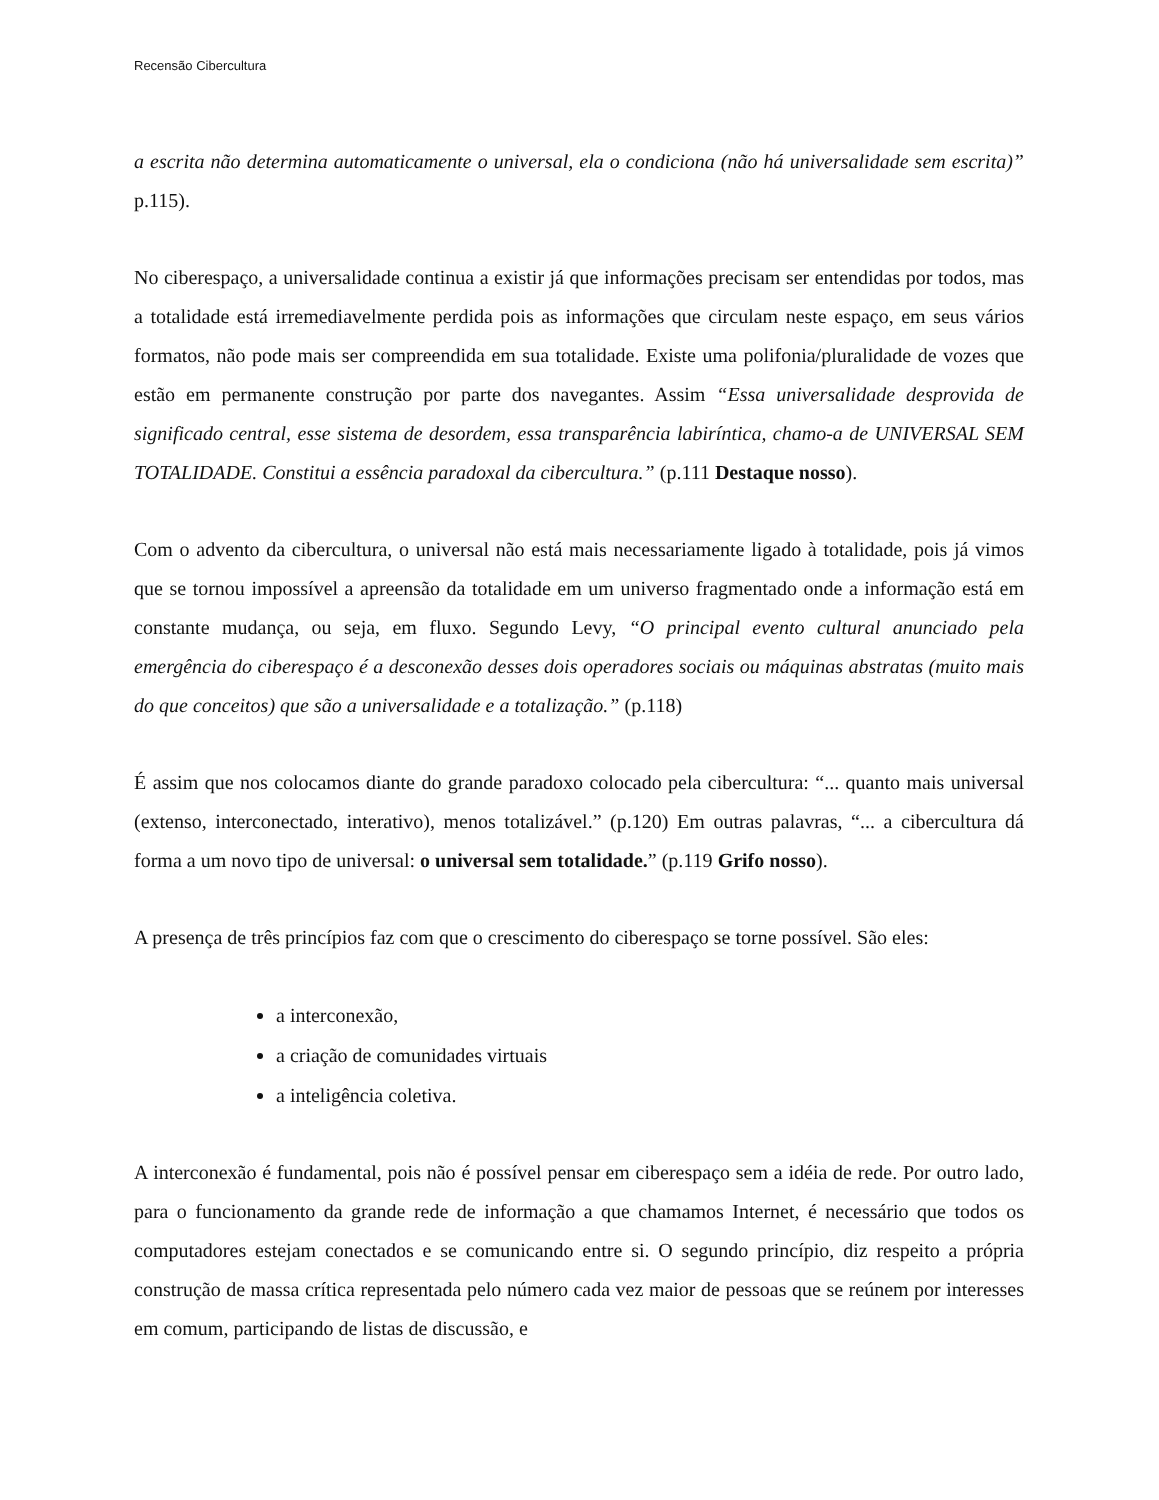Recensão Cibercultura
a escrita não determina automaticamente o universal, ela o condiciona (não há universalidade sem escrita)” p.115).
No ciberespaço, a universalidade continua a existir já que informações precisam ser entendidas por todos, mas a totalidade está irremediavelmente perdida pois as informações que circulam neste espaço, em seus vários formatos, não pode mais ser compreendida em sua totalidade. Existe uma polifonia/pluralidade de vozes que estão em permanente construção por parte dos navegantes. Assim “Essa universalidade desprovida de significado central, esse sistema de desordem, essa transparência labiríntica, chamo-a de UNIVERSAL SEM TOTALIDADE. Constitui a essência paradoxal da cibercultura.” (p.111 Destaque nosso).
Com o advento da cibercultura, o universal não está mais necessariamente ligado à totalidade, pois já vimos que se tornou impossível a apreensão da totalidade em um universo fragmentado onde a informação está em constante mudança, ou seja, em fluxo. Segundo Levy, “O principal evento cultural anunciado pela emergência do ciberespaço é a desconexão desses dois operadores sociais ou máquinas abstratas (muito mais do que conceitos) que são a universalidade e a totalização.” (p.118)
É assim que nos colocamos diante do grande paradoxo colocado pela cibercultura: “... quanto mais universal (extenso, interconectado, interativo), menos totalizável.” (p.120) Em outras palavras, “... a cibercultura dá forma a um novo tipo de universal: o universal sem totalidade.” (p.119 Grifo nosso).
A presença de três princípios faz com que o crescimento do ciberespaço se torne possível. São eles:
a interconexão,
a criação de comunidades virtuais
a inteligência coletiva.
A interconexão é fundamental, pois não é possível pensar em ciberespaço sem a idéia de rede. Por outro lado, para o funcionamento da grande rede de informação a que chamamos Internet, é necessário que todos os computadores estejam conectados e se comunicando entre si. O segundo princípio, diz respeito a própria construção de massa crítica representada pelo número cada vez maior de pessoas que se reúnem por interesses em comum, participando de listas de discussão, e